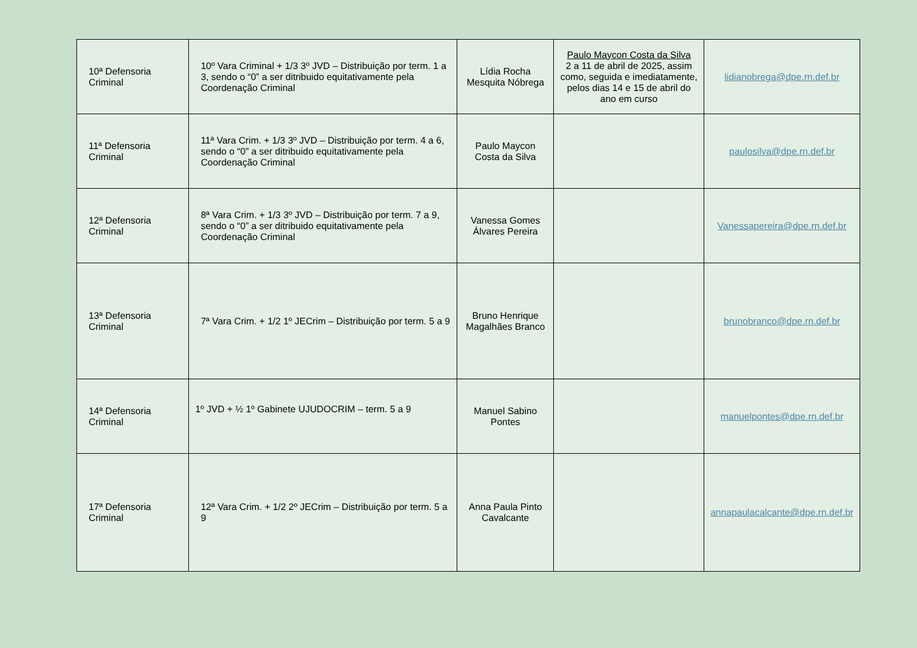| 10ª Defensoria Criminal | 10º Vara Criminal + 1/3 3º JVD – Distribuição por term. 1 a 3, sendo o “0” a ser ditribuido equitativamente pela Coordenação Criminal | Lídia Rocha Mesquita Nóbrega | Paulo Maycon Costa da Silva 2 a 11 de abril de 2025, assim como, seguida e imediatamente, pelos dias 14 e 15 de abril do ano em curso | lidianobrega@dpe.rn.def.br |
| 11ª Defensoria Criminal | 11ª Vara Crim. + 1/3 3º JVD – Distribuição por term. 4 a 6, sendo o “0” a ser ditribuido equitativamente pela Coordenação Criminal | Paulo Maycon Costa da Silva | | paulosilva@dpe.rn.def.br |
| 12ª Defensoria Criminal | 8ª Vara Crim. + 1/3 3º JVD – Distribuição por term. 7 a 9, sendo o “0” a ser ditribuido equitativamente pela Coordenação Criminal | Vanessa Gomes Álvares Pereira | | Vanessapereira@dpe.rn.def.br |
| 13ª Defensoria Criminal | 7ª Vara Crim. + 1/2 1º JECrim – Distribuição por term. 5 a 9 | Bruno Henrique Magalhães Branco | | brunobranco@dpe.rn.def.br |
| 14ª Defensoria Criminal | 1º JVD + ½ 1º Gabinete UJUDOCRIM – term. 5 a 9 | Manuel Sabino Pontes | | manuelpontes@dpe.rn.def.br |
| 17ª Defensoria Criminal | 12ª Vara Crim. + 1/2 2º JECrim – Distribuição por term. 5 a 9 | Anna Paula Pinto Cavalcante | | annapaulacalcante@dpe.rn.def.br |